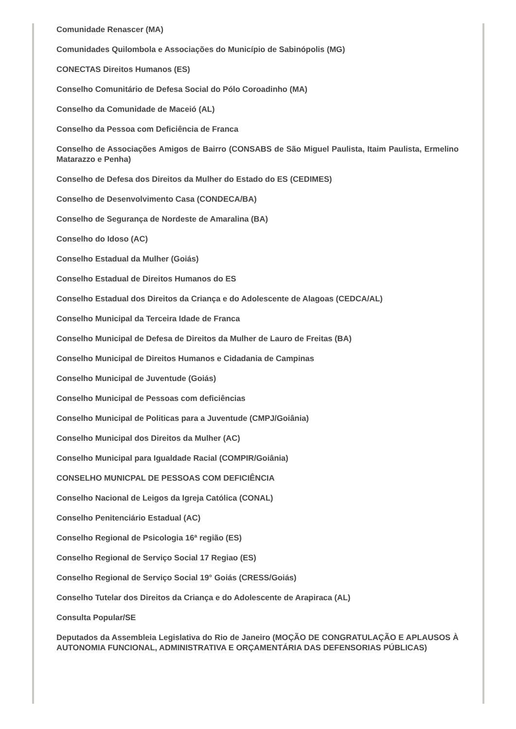Comunidade Renascer (MA)
Comunidades Quilombola e Associações do Município de Sabinópolis (MG)
CONECTAS Direitos Humanos (ES)
Conselho Comunitário de Defesa Social do Pólo Coroadinho (MA)
Conselho da Comunidade de Maceió (AL)
Conselho da Pessoa com Deficiência de Franca
Conselho de Associações Amigos de Bairro (CONSABS de São Miguel Paulista, Itaim Paulista, Ermelino Matarazzo e Penha)
Conselho de Defesa dos Direitos da Mulher do Estado do ES (CEDIMES)
Conselho de Desenvolvimento Casa (CONDECA/BA)
Conselho de Segurança de Nordeste de Amaralina (BA)
Conselho do Idoso (AC)
Conselho Estadual da Mulher (Goiás)
Conselho Estadual de Direitos Humanos do ES
Conselho Estadual dos Direitos da Criança e do Adolescente de Alagoas (CEDCA/AL)
Conselho Municipal da Terceira Idade de Franca
Conselho Municipal de Defesa de Direitos da Mulher de Lauro de Freitas (BA)
Conselho Municipal de Direitos Humanos e Cidadania de Campinas
Conselho Municipal de Juventude (Goiás)
Conselho Municipal de Pessoas com deficiências
Conselho Municipal de Politicas para a Juventude (CMPJ/Goiânia)
Conselho Municipal dos Direitos da Mulher (AC)
Conselho Municipal para Igualdade Racial (COMPIR/Goiânia)
CONSELHO MUNICPAL DE PESSOAS COM DEFICIÊNCIA
Conselho Nacional de Leigos da Igreja Católica (CONAL)
Conselho Penitenciário Estadual (AC)
Conselho Regional de Psicologia 16ª região (ES)
Conselho Regional de Serviço Social 17 Regiao (ES)
Conselho Regional de Serviço Social 19° Goiás (CRESS/Goiás)
Conselho Tutelar dos Direitos da Criança e do Adolescente de Arapiraca (AL)
Consulta Popular/SE
Deputados da Assembleia Legislativa do Rio de Janeiro (MOÇÃO DE CONGRATULAÇÃO E APLAUSOS À AUTONOMIA FUNCIONAL, ADMINISTRATIVA E ORÇAMENTÁRIA DAS DEFENSORIAS PÚBLICAS)